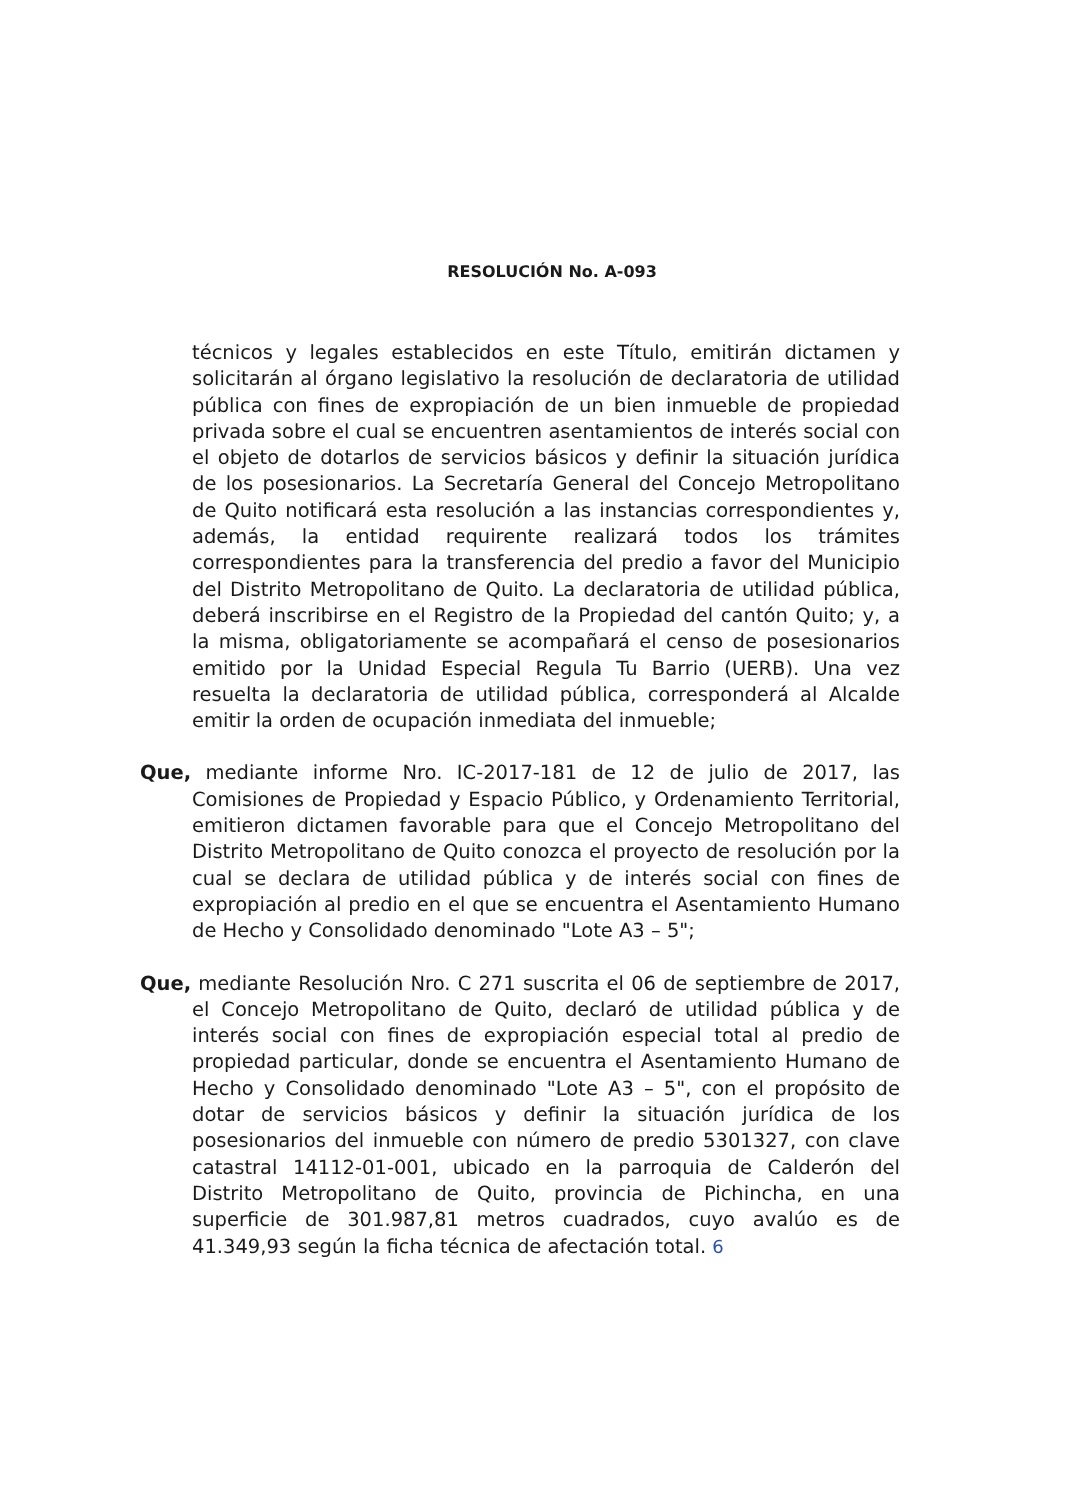RESOLUCIÓN No. A-093
técnicos y legales establecidos en este Título, emitirán dictamen y solicitarán al órgano legislativo la resolución de declaratoria de utilidad pública con fines de expropiación de un bien inmueble de propiedad privada sobre el cual se encuentren asentamientos de interés social con el objeto de dotarlos de servicios básicos y definir la situación jurídica de los posesionarios. La Secretaría General del Concejo Metropolitano de Quito notificará esta resolución a las instancias correspondientes y, además, la entidad requirente realizará todos los trámites correspondientes para la transferencia del predio a favor del Municipio del Distrito Metropolitano de Quito. La declaratoria de utilidad pública, deberá inscribirse en el Registro de la Propiedad del cantón Quito; y, a la misma, obligatoriamente se acompañará el censo de posesionarios emitido por la Unidad Especial Regula Tu Barrio (UERB). Una vez resuelta la declaratoria de utilidad pública, corresponderá al Alcalde emitir la orden de ocupación inmediata del inmueble;
Que, mediante informe Nro. IC-2017-181 de 12 de julio de 2017, las Comisiones de Propiedad y Espacio Público, y Ordenamiento Territorial, emitieron dictamen favorable para que el Concejo Metropolitano del Distrito Metropolitano de Quito conozca el proyecto de resolución por la cual se declara de utilidad pública y de interés social con fines de expropiación al predio en el que se encuentra el Asentamiento Humano de Hecho y Consolidado denominado "Lote A3 – 5";
Que, mediante Resolución Nro. C 271 suscrita el 06 de septiembre de 2017, el Concejo Metropolitano de Quito, declaró de utilidad pública y de interés social con fines de expropiación especial total al predio de propiedad particular, donde se encuentra el Asentamiento Humano de Hecho y Consolidado denominado "Lote A3 – 5", con el propósito de dotar de servicios básicos y definir la situación jurídica de los posesionarios del inmueble con número de predio 5301327, con clave catastral 14112-01-001, ubicado en la parroquia de Calderón del Distrito Metropolitano de Quito, provincia de Pichincha, en una superficie de 301.987,81 metros cuadrados, cuyo avalúo es de 41.349,93 según la ficha técnica de afectación total. 6